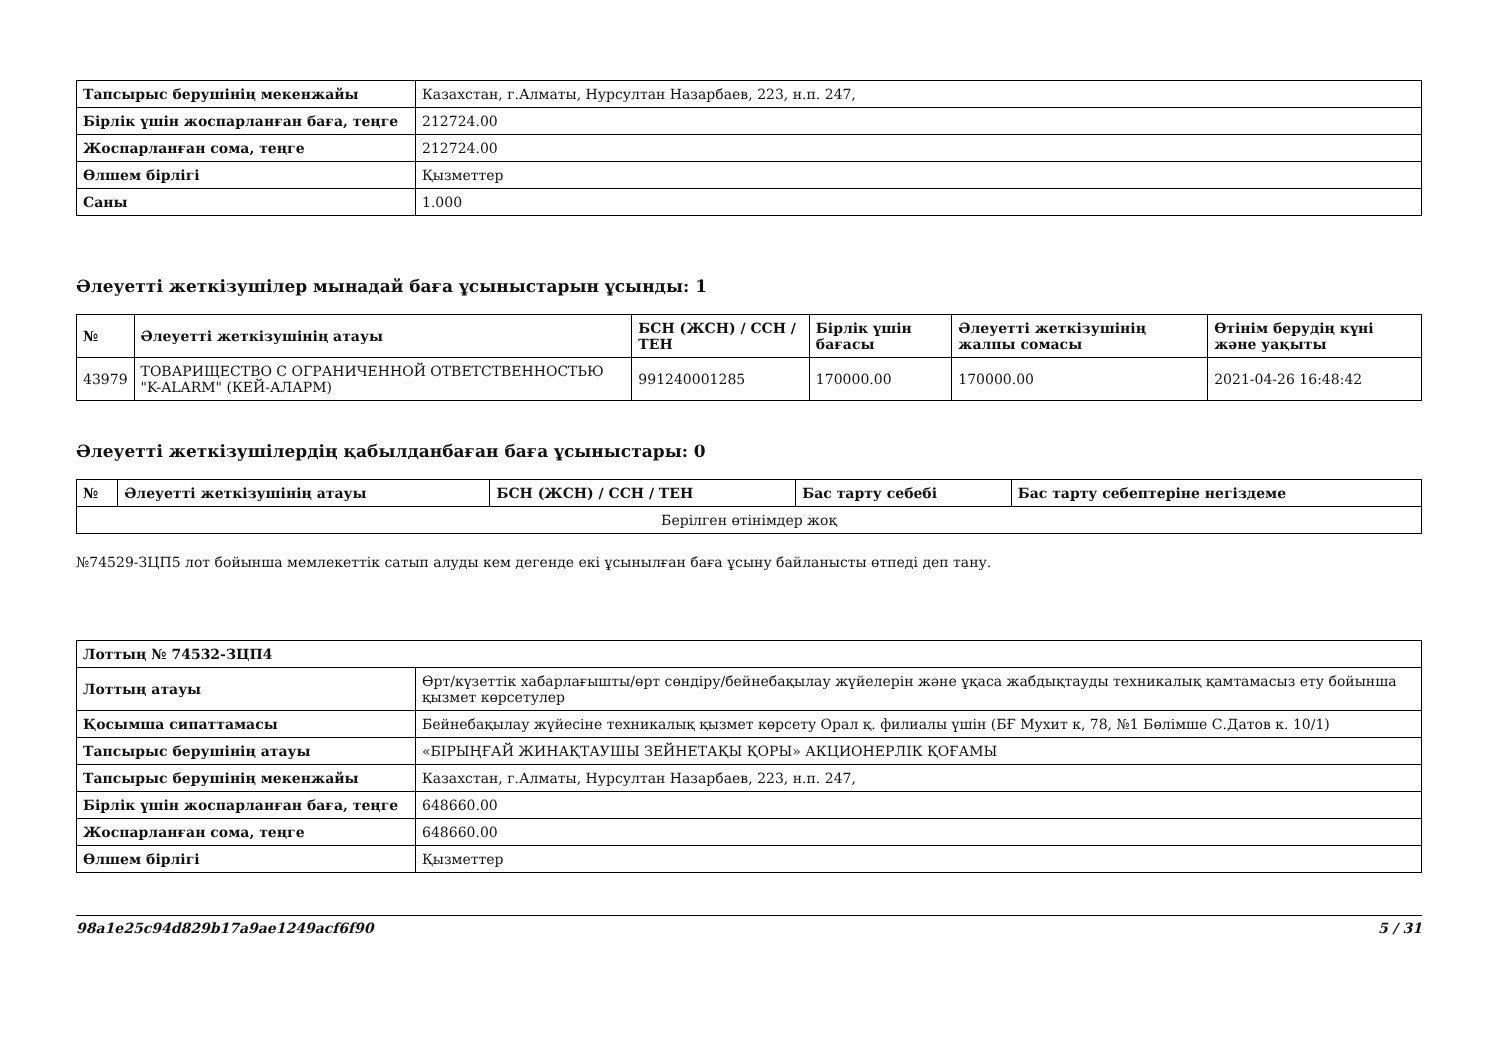| Тапсырыс берушінің мекенжайы | Казахстан, г.Алматы, Нурсултан Назарбаев, 223, н.п. 247, |
| Бірлік үшін жоспарланған баға, теңге | 212724.00 |
| Жоспарланған сома, теңге | 212724.00 |
| Өлшем бірлігі | Қызметтер |
| Саны | 1.000 |
Әлеуетті жеткізушілер мынадай баға ұсыныстарын ұсынды: 1
| № | Әлеуетті жеткізушінің атауы | БСН (ЖСН) / ССН / ТЕН | Бірлік үшін бағасы | Әлеуетті жеткізушінің жалпы сомасы | Өтінім берудің күні және уақыты |
| --- | --- | --- | --- | --- | --- |
| 43979 | ТОВАРИЩЕСТВО С ОГРАНИЧЕННОЙ ОТВЕТСТВЕННОСТЬЮ "K-ALARM" (КЕЙ-АЛАРМ) | 991240001285 | 170000.00 | 170000.00 | 2021-04-26 16:48:42 |
Әлеуетті жеткізушілердің қабылданбаған баға ұсыныстары: 0
| № | Әлеуетті жеткізушінің атауы | БСН (ЖСН) / ССН / ТЕН | Бас тарту себебі | Бас тарту себептеріне негіздеме |
| --- | --- | --- | --- | --- |
| Берілген өтінімдер жоқ | | | | |
№74529-ЗЦП5 лот бойынша мемлекеттік сатып алуды кем дегенде екі ұсынылған баға ұсыну байланысты өтпеді деп тану.
| Лоттың № 74532-ЗЦП4 | |
| Лоттың атауы | Өрт/күзеттік хабарлағышты/өрт сөндіру/бейнебақылау жүйелерін және ұқаса жабдықтауды техникалық қамтамасыз ету бойынша қызмет көрсетулер |
| Қосымша сипаттамасы | Бейнебақылау жүйесіне техникалық қызмет көрсету Орал қ. филиалы үшін (БҒ Мухит к, 78, №1 Бөлімше С.Датов к. 10/1) |
| Тапсырыс берушінің атауы | «БІРЫҢҒАЙ ЖИНАҚТАУШЫ ЗЕЙНЕТАҚЫ ҚОРЫ» АКЦИОНЕРЛІК ҚОҒАМЫ |
| Тапсырыс берушінің мекенжайы | Казахстан, г.Алматы, Нурсултан Назарбаев, 223, н.п. 247, |
| Бірлік үшін жоспарланған баға, теңге | 648660.00 |
| Жоспарланған сома, теңге | 648660.00 |
| Өлшем бірлігі | Қызметтер |
98a1e25c94d829b17a9ae1249acf6f90 5 / 31